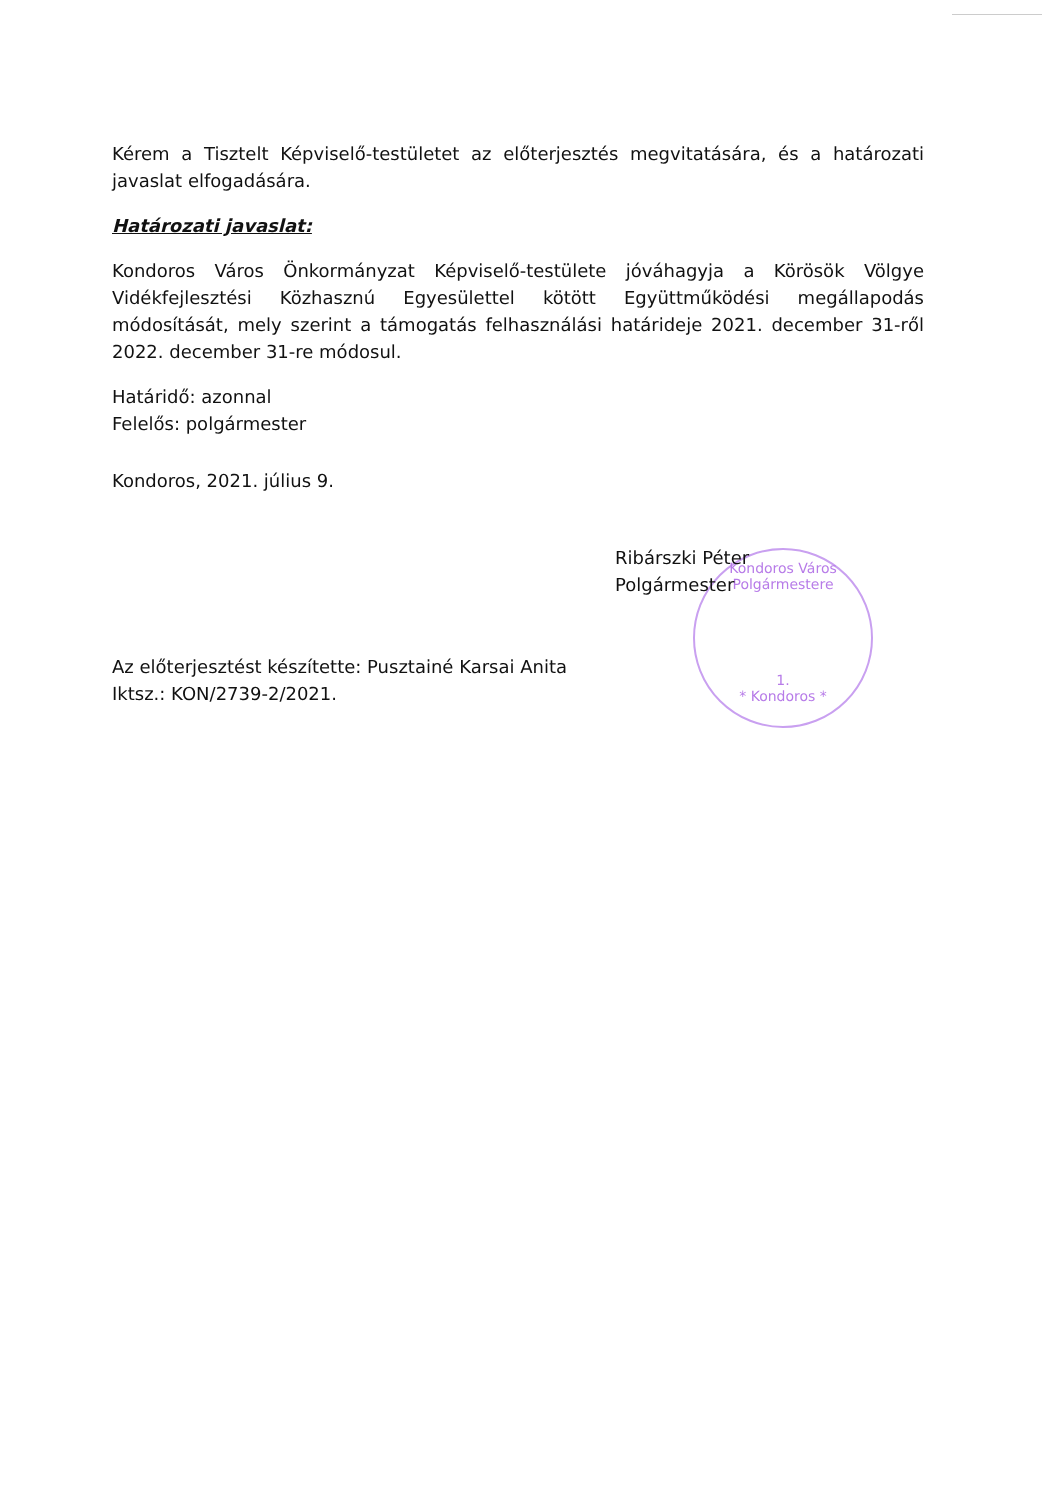Kondoros Város Polgármestere
1.
* Kondoros *
Kérem a Tisztelt Képviselő-testületet az előterjesztés megvitatására, és a határozati javaslat elfogadására.
Határozati javaslat:
Kondoros Város Önkormányzat Képviselő-testülete jóváhagyja a Körösök Völgye Vidékfejlesztési Közhasznú Egyesülettel kötött Együttműködési megállapodás módosítását, mely szerint a támogatás felhasználási határideje 2021. december 31-ről 2022. december 31-re módosul.
Határidő: azonnal
Felelős: polgármester
Kondoros, 2021. július 9.
Ribárszki Péter
Polgármester
Az előterjesztést készítette: Pusztainé Karsai Anita
Iktsz.: KON/2739-2/2021.